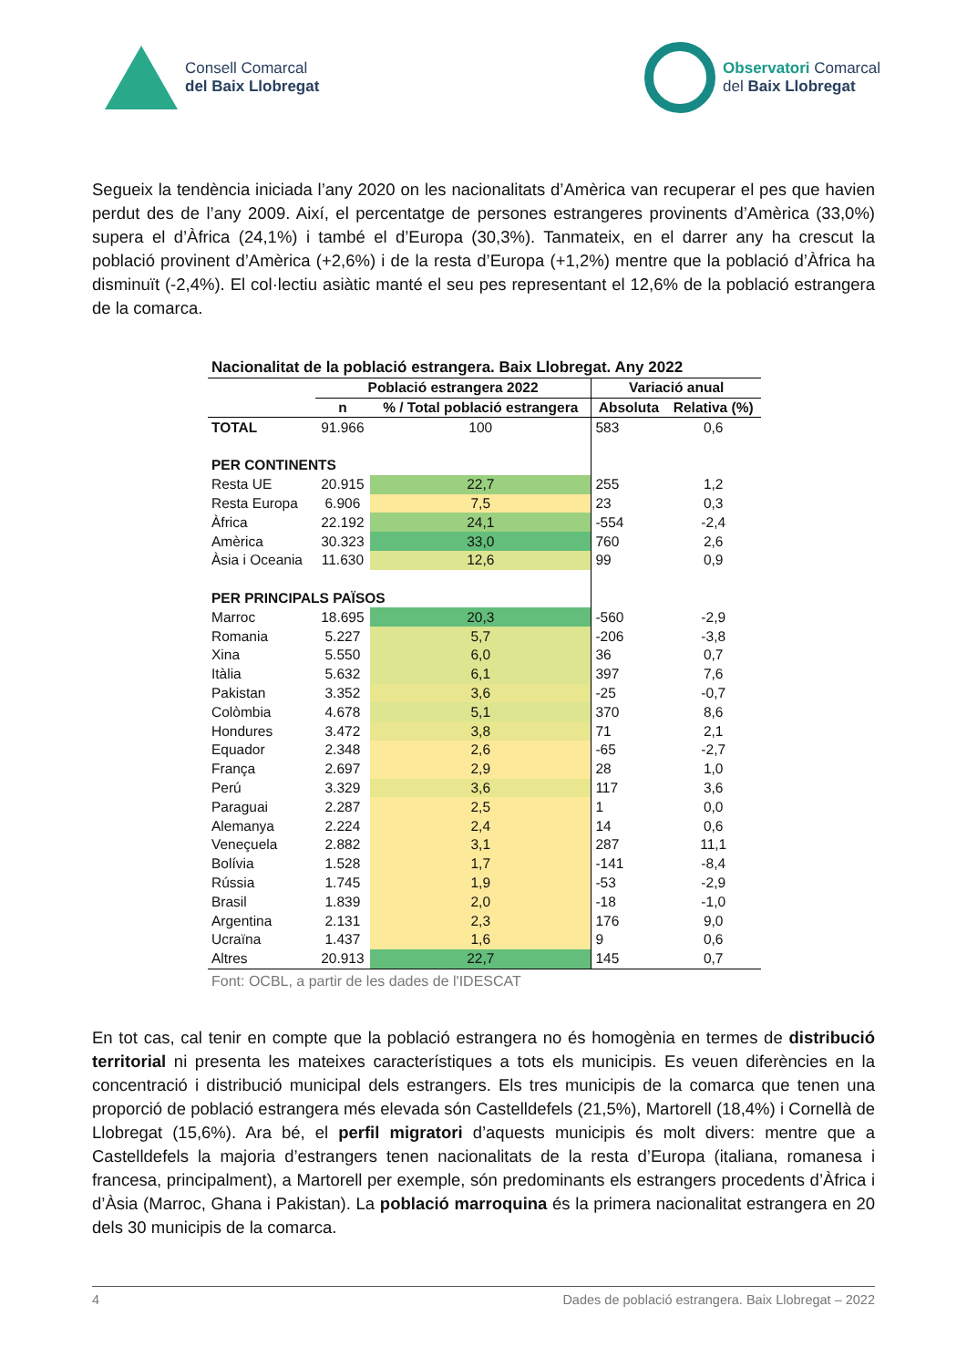Consell Comarcal
del Baix Llobregat
Observatori Comarcal
del Baix Llobregat
Segueix la tendència iniciada l’any 2020 on les nacionalitats d’Amèrica van recuperar el pes que havien perdut des de l’any 2009. Així, el percentatge de persones estrangeres provinents d’Amèrica (33,0%) supera el d’Àfrica (24,1%) i també el d’Europa (30,3%). Tanmateix, en el darrer any ha crescut la població provinent d’Amèrica (+2,6%) i de la resta d’Europa (+1,2%) mentre que la població d’Àfrica ha disminuït (-2,4%). El col·lectiu asiàtic manté el seu pes representant el 12,6% de la població estrangera de la comarca.
| Nacionalitat de la població estrangera. Baix Llobregat. Any 2022 | | | | |
| --- | --- | --- | --- | --- |
| | Població estrangera 2022 | | Variació anual | |
| | n | % / Total població estrangera | Absoluta | Relativa (%) |
| TOTAL | 91.966 | 100 | 583 | 0,6 |
| PER CONTINENTS | | | | |
| Resta UE | 20.915 | 22,7 | 255 | 1,2 |
| Resta Europa | 6.906 | 7,5 | 23 | 0,3 |
| Àfrica | 22.192 | 24,1 | -554 | -2,4 |
| Amèrica | 30.323 | 33,0 | 760 | 2,6 |
| Àsia i Oceania | 11.630 | 12,6 | 99 | 0,9 |
| PER PRINCIPALS PAÏSOS | | | | |
| Marroc | 18.695 | 20,3 | -560 | -2,9 |
| Romania | 5.227 | 5,7 | -206 | -3,8 |
| Xina | 5.550 | 6,0 | 36 | 0,7 |
| Itàlia | 5.632 | 6,1 | 397 | 7,6 |
| Pakistan | 3.352 | 3,6 | -25 | -0,7 |
| Colòmbia | 4.678 | 5,1 | 370 | 8,6 |
| Hondures | 3.472 | 3,8 | 71 | 2,1 |
| Equador | 2.348 | 2,6 | -65 | -2,7 |
| França | 2.697 | 2,9 | 28 | 1,0 |
| Perú | 3.329 | 3,6 | 117 | 3,6 |
| Paraguai | 2.287 | 2,5 | 1 | 0,0 |
| Alemanya | 2.224 | 2,4 | 14 | 0,6 |
| Veneçuela | 2.882 | 3,1 | 287 | 11,1 |
| Bolívia | 1.528 | 1,7 | -141 | -8,4 |
| Rússia | 1.745 | 1,9 | -53 | -2,9 |
| Brasil | 1.839 | 2,0 | -18 | -1,0 |
| Argentina | 2.131 | 2,3 | 176 | 9,0 |
| Ucraïna | 1.437 | 1,6 | 9 | 0,6 |
| Altres | 20.913 | 22,7 | 145 | 0,7 |
Font: OCBL, a partir de les dades de l'IDESCAT
En tot cas, cal tenir en compte que la població estrangera no és homogènia en termes de distribució territorial ni presenta les mateixes característiques a tots els municipis. Es veuen diferències en la concentració i distribució municipal dels estrangers. Els tres municipis de la comarca que tenen una proporció de població estrangera més elevada són Castelldefels (21,5%), Martorell (18,4%) i Cornellà de Llobregat (15,6%). Ara bé, el perfil migratori d’aquests municipis és molt divers: mentre que a Castelldefels la majoria d’estrangers tenen nacionalitats de la resta d’Europa (italiana, romanesa i francesa, principalment), a Martorell per exemple, són predominants els estrangers procedents d’Àfrica i d’Àsia (Marroc, Ghana i Pakistan). La població marroquina és la primera nacionalitat estrangera en 20 dels 30 municipis de la comarca.
4 Dades de població estrangera. Baix Llobregat – 2022